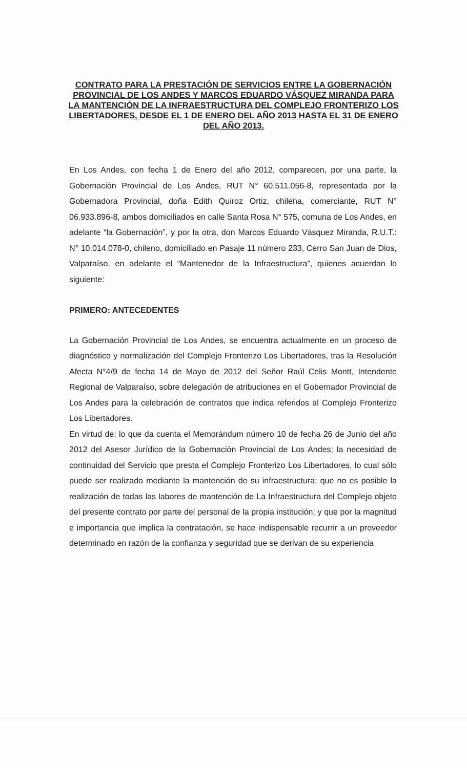CONTRATO PARA LA PRESTACIÓN DE SERVICIOS ENTRE LA GOBERNACIÓN PROVINCIAL DE LOS ANDES Y MARCOS EDUARDO VÁSQUEZ MIRANDA PARA LA MANTENCIÓN DE LA INFRAESTRUCTURA DEL COMPLEJO FRONTERIZO LOS LIBERTADORES, DESDE EL 1 DE ENERO DEL AÑO 2013 HASTA EL 31 DE ENERO DEL AÑO 2013.
En Los Andes, con fecha 1 de Enero del año 2012, comparecen, por una parte, la Gobernación Provincial de Los Andes, RUT N° 60.511.056-8, representada por la Gobernadora Provincial, doña Edith Quiroz Ortiz, chilena, comerciante, RUT N° 06.933.896-8, ambos domiciliados en calle Santa Rosa N° 575, comuna de Los Andes, en adelante “la Gobernación”, y por la otra, don Marcos Eduardo Vásquez Miranda, R.U.T.: N° 10.014.078-0, chileno, domiciliado en Pasaje 11 número 233, Cerro San Juan de Dios, Valparaíso, en adelante el “Mantenedor de la Infraestructura”, quienes acuerdan lo siguiente:
PRIMERO: ANTECEDENTES
La Gobernación Provincial de Los Andes, se encuentra actualmente en un proceso de diagnóstico y normalización del Complejo Fronterizo Los Libertadores, tras la Resolución Afecta N°4/9 de fecha 14 de Mayo de 2012 del Señor Raúl Celis Montt, Intendente Regional de Valparaíso, sobre delegación de atribuciones en el Gobernador Provincial de Los Andes para la celebración de contratos que indica referidos al Complejo Fronterizo Los Libertadores.
En virtud de: lo que da cuenta el Memorándum número 10 de fecha 26 de Junio del año 2012 del Asesor Jurídico de la Gobernación Provincial de Los Andes; la necesidad de continuidad del Servicio que presta el Complejo Fronterizo Los Libertadores, lo cual sólo puede ser realizado mediante la mantención de su infraestructura; que no es posible la realización de todas las labores de mantención de La Infraestructura del Complejo objeto del presente contrato por parte del personal de la propia institución; y que por la magnitud e importancia que implica la contratación, se hace indispensable recurrir a un proveedor determinado en razón de la confianza y seguridad que se derivan de su experiencia